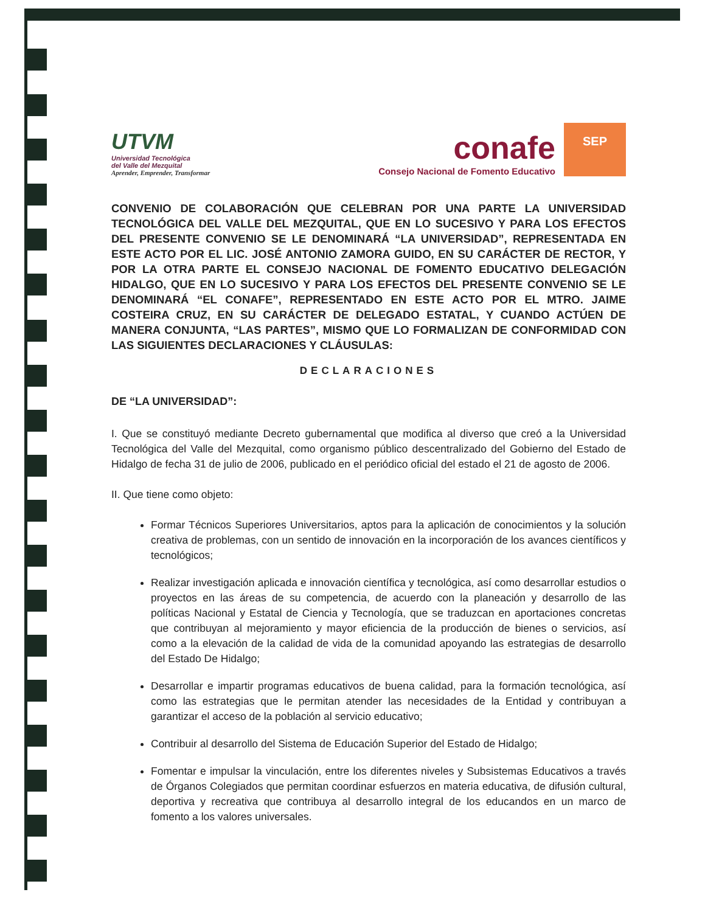UTVM
Universidad Tecnológica
del Valle del Mezquital
Aprender, Emprender, Transformar
conafe
Consejo Nacional de Fomento Educativo
SEP
CONVENIO DE COLABORACIÓN QUE CELEBRAN POR UNA PARTE LA UNIVERSIDAD TECNOLÓGICA DEL VALLE DEL MEZQUITAL, QUE EN LO SUCESIVO Y PARA LOS EFECTOS DEL PRESENTE CONVENIO SE LE DENOMINARÁ “LA UNIVERSIDAD”, REPRESENTADA EN ESTE ACTO POR EL LIC. JOSÉ ANTONIO ZAMORA GUIDO, EN SU CARÁCTER DE RECTOR, Y POR LA OTRA PARTE EL CONSEJO NACIONAL DE FOMENTO EDUCATIVO DELEGACIÓN HIDALGO, QUE EN LO SUCESIVO Y PARA LOS EFECTOS DEL PRESENTE CONVENIO SE LE DENOMINARÁ “EL CONAFE”, REPRESENTADO EN ESTE ACTO POR EL MTRO. JAIME COSTEIRA CRUZ, EN SU CARÁCTER DE DELEGADO ESTATAL, Y CUANDO ACTÚEN DE MANERA CONJUNTA, “LAS PARTES”, MISMO QUE LO FORMALIZAN DE CONFORMIDAD CON LAS SIGUIENTES DECLARACIONES Y CLÁUSULAS:
DECLARACIONES
DE “LA UNIVERSIDAD”:
I. Que se constituyó mediante Decreto gubernamental que modifica al diverso que creó a la Universidad Tecnológica del Valle del Mezquital, como organismo público descentralizado del Gobierno del Estado de Hidalgo de fecha 31 de julio de 2006, publicado en el periódico oficial del estado el 21 de agosto de 2006.
II. Que tiene como objeto:
Formar Técnicos Superiores Universitarios, aptos para la aplicación de conocimientos y la solución creativa de problemas, con un sentido de innovación en la incorporación de los avances científicos y tecnológicos;
Realizar investigación aplicada e innovación científica y tecnológica, así como desarrollar estudios o proyectos en las áreas de su competencia, de acuerdo con la planeación y desarrollo de las políticas Nacional y Estatal de Ciencia y Tecnología, que se traduzcan en aportaciones concretas que contribuyan al mejoramiento y mayor eficiencia de la producción de bienes o servicios, así como a la elevación de la calidad de vida de la comunidad apoyando las estrategias de desarrollo del Estado De Hidalgo;
Desarrollar e impartir programas educativos de buena calidad, para la formación tecnológica, así como las estrategias que le permitan atender las necesidades de la Entidad y contribuyan a garantizar el acceso de la población al servicio educativo;
Contribuir al desarrollo del Sistema de Educación Superior del Estado de Hidalgo;
Fomentar e impulsar la vinculación, entre los diferentes niveles y Subsistemas Educativos a través de Órganos Colegiados que permitan coordinar esfuerzos en materia educativa, de difusión cultural, deportiva y recreativa que contribuya al desarrollo integral de los educandos en un marco de fomento a los valores universales.